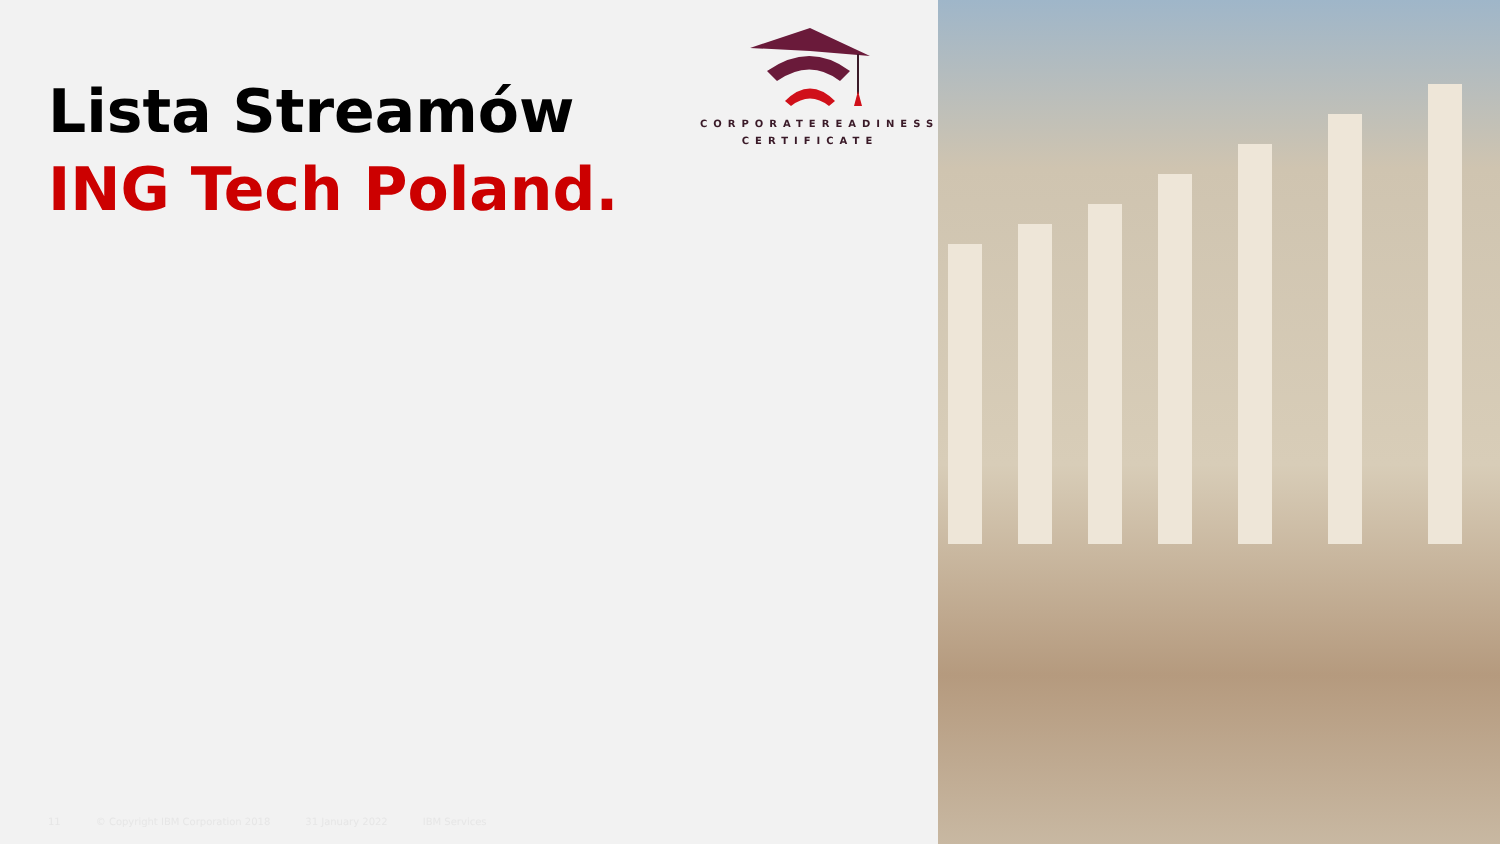Lista Streamów
ING Tech Poland.
CORPORATEREADINESS
CERTIFICATE
11 © Copyright IBM Corporation 2018 31 January 2022 IBM Services